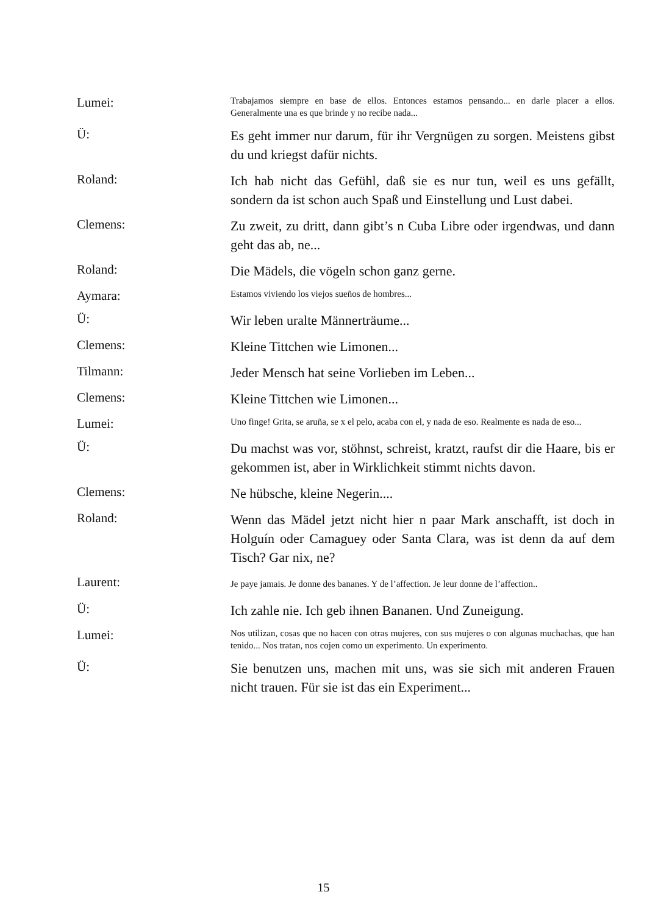Lumei:
Trabajamos siempre en base de ellos. Entonces estamos pensando... en darle placer a ellos. Generalmente una es que brinde y no recibe nada...
Ü:
Es geht immer nur darum, für ihr Vergnügen zu sorgen. Meistens gibst du und kriegst dafür nichts.
Roland:
Ich hab nicht das Gefühl, daß sie es nur tun, weil es uns gefällt, sondern da ist schon auch Spaß und Einstellung und Lust dabei.
Clemens:
Zu zweit, zu dritt, dann gibt’s n Cuba Libre oder irgendwas, und dann geht das ab, ne...
Roland:
Die Mädels, die vögeln schon ganz gerne.
Aymara:
Estamos viviendo los viejos sueños de hombres...
Ü:
Wir leben uralte Männerträume...
Clemens:
Kleine Tittchen wie Limonen...
Tilmann:
Jeder Mensch hat seine Vorlieben im Leben...
Clemens:
Kleine Tittchen wie Limonen...
Lumei:
Uno finge! Grita, se aruña, se x el pelo, acaba con el, y nada de eso. Realmente es nada de eso...
Ü:
Du machst was vor, stöhnst, schreist, kratzt, raufst dir die Haare, bis er gekommen ist, aber in Wirklichkeit stimmt nichts davon.
Clemens:
Ne hübsche, kleine Negerin....
Roland:
Wenn das Mädel jetzt nicht hier n paar Mark anschafft, ist doch in Holguín oder Camaguey oder Santa Clara, was ist denn da auf dem Tisch? Gar nix, ne?
Laurent:
Je paye jamais. Je donne des bananes. Y de l’affection. Je leur donne de l’affection..
Ü:
Ich zahle nie. Ich geb ihnen Bananen. Und Zuneigung.
Lumei:
Nos utilizan, cosas que no hacen con otras mujeres, con sus mujeres o con algunas muchachas, que han tenido... Nos tratan, nos cojen como un experimento. Un experimento.
Ü:
Sie benutzen uns, machen mit uns, was sie sich mit anderen Frauen nicht trauen. Für sie ist das ein Experiment...
15